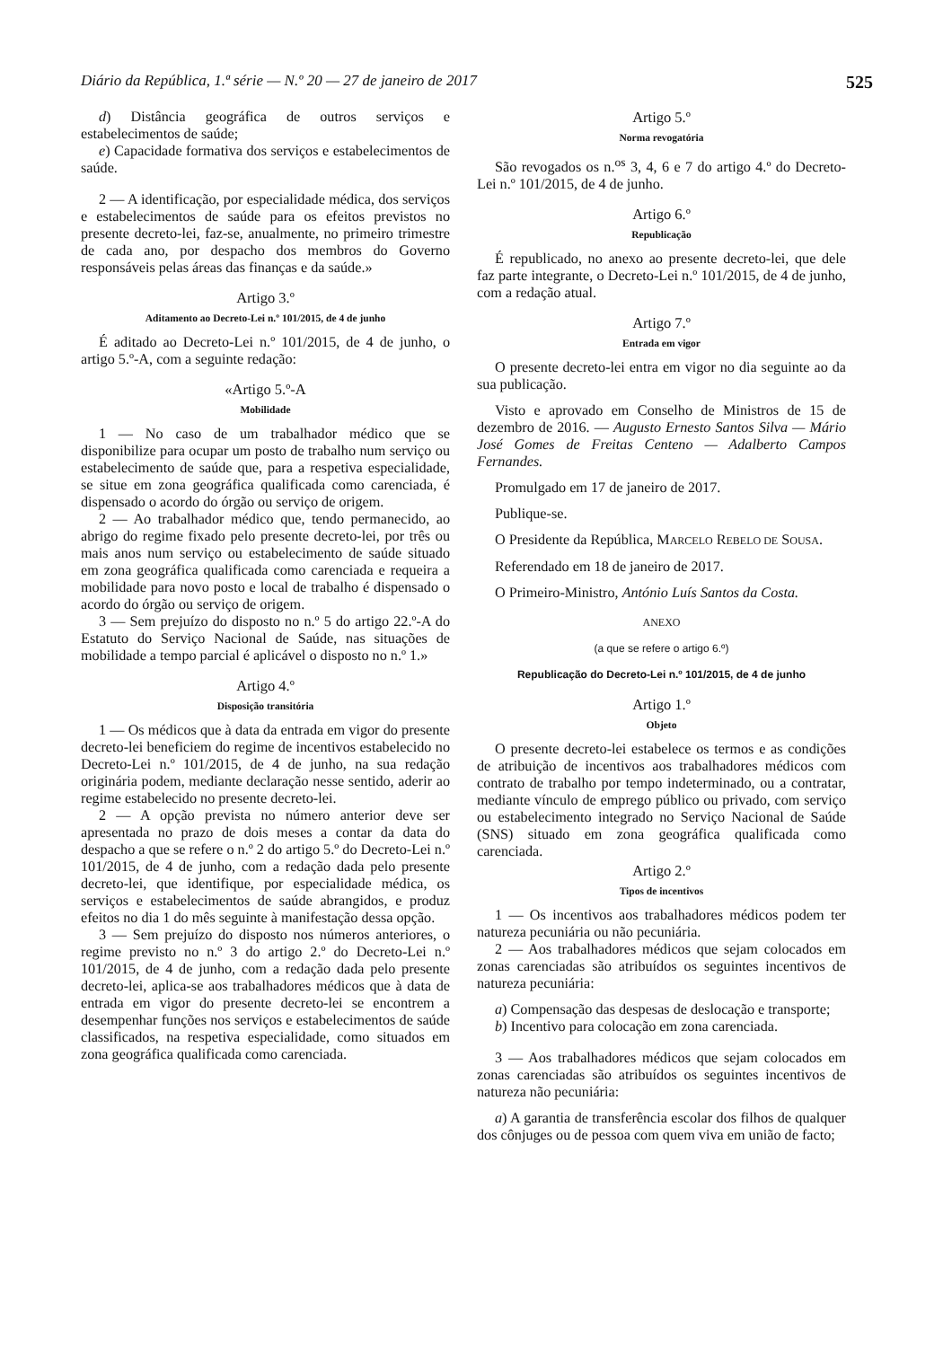Diário da República, 1.ª série — N.º 20 — 27 de janeiro de 2017 525
d) Distância geográfica de outros serviços e estabelecimentos de saúde;
e) Capacidade formativa dos serviços e estabelecimentos de saúde.
2 — A identificação, por especialidade médica, dos serviços e estabelecimentos de saúde para os efeitos previstos no presente decreto-lei, faz-se, anualmente, no primeiro trimestre de cada ano, por despacho dos membros do Governo responsáveis pelas áreas das finanças e da saúde.»
Artigo 3.º
Aditamento ao Decreto-Lei n.º 101/2015, de 4 de junho
É aditado ao Decreto-Lei n.º 101/2015, de 4 de junho, o artigo 5.º-A, com a seguinte redação:
«Artigo 5.º-A
Mobilidade
1 — No caso de um trabalhador médico que se disponibilize para ocupar um posto de trabalho num serviço ou estabelecimento de saúde que, para a respetiva especialidade, se situe em zona geográfica qualificada como carenciada, é dispensado o acordo do órgão ou serviço de origem.
2 — Ao trabalhador médico que, tendo permanecido, ao abrigo do regime fixado pelo presente decreto-lei, por três ou mais anos num serviço ou estabelecimento de saúde situado em zona geográfica qualificada como carenciada e requeira a mobilidade para novo posto e local de trabalho é dispensado o acordo do órgão ou serviço de origem.
3 — Sem prejuízo do disposto no n.º 5 do artigo 22.º-A do Estatuto do Serviço Nacional de Saúde, nas situações de mobilidade a tempo parcial é aplicável o disposto no n.º 1.»
Artigo 4.º
Disposição transitória
1 — Os médicos que à data da entrada em vigor do presente decreto-lei beneficiem do regime de incentivos estabelecido no Decreto-Lei n.º 101/2015, de 4 de junho, na sua redação originária podem, mediante declaração nesse sentido, aderir ao regime estabelecido no presente decreto-lei.
2 — A opção prevista no número anterior deve ser apresentada no prazo de dois meses a contar da data do despacho a que se refere o n.º 2 do artigo 5.º do Decreto-Lei n.º 101/2015, de 4 de junho, com a redação dada pelo presente decreto-lei, que identifique, por especialidade médica, os serviços e estabelecimentos de saúde abrangidos, e produz efeitos no dia 1 do mês seguinte à manifestação dessa opção.
3 — Sem prejuízo do disposto nos números anteriores, o regime previsto no n.º 3 do artigo 2.º do Decreto-Lei n.º 101/2015, de 4 de junho, com a redação dada pelo presente decreto-lei, aplica-se aos trabalhadores médicos que à data de entrada em vigor do presente decreto-lei se encontrem a desempenhar funções nos serviços e estabelecimentos de saúde classificados, na respetiva especialidade, como situados em zona geográfica qualificada como carenciada.
Artigo 5.º
Norma revogatória
São revogados os n.<sup>os</sup> 3, 4, 6 e 7 do artigo 4.º do Decreto-Lei n.º 101/2015, de 4 de junho.
Artigo 6.º
Republicação
É republicado, no anexo ao presente decreto-lei, que dele faz parte integrante, o Decreto-Lei n.º 101/2015, de 4 de junho, com a redação atual.
Artigo 7.º
Entrada em vigor
O presente decreto-lei entra em vigor no dia seguinte ao da sua publicação.
Visto e aprovado em Conselho de Ministros de 15 de dezembro de 2016. — Augusto Ernesto Santos Silva — Mário José Gomes de Freitas Centeno — Adalberto Campos Fernandes.
Promulgado em 17 de janeiro de 2017.
Publique-se.
O Presidente da República, MARCELO REBELO DE SOUSA.
Referendado em 18 de janeiro de 2017.
O Primeiro-Ministro, António Luís Santos da Costa.
ANEXO
(a que se refere o artigo 6.º)
Republicação do Decreto-Lei n.º 101/2015, de 4 de junho
Artigo 1.º
Objeto
O presente decreto-lei estabelece os termos e as condições de atribuição de incentivos aos trabalhadores médicos com contrato de trabalho por tempo indeterminado, ou a contratar, mediante vínculo de emprego público ou privado, com serviço ou estabelecimento integrado no Serviço Nacional de Saúde (SNS) situado em zona geográfica qualificada como carenciada.
Artigo 2.º
Tipos de incentivos
1 — Os incentivos aos trabalhadores médicos podem ter natureza pecuniária ou não pecuniária.
2 — Aos trabalhadores médicos que sejam colocados em zonas carenciadas são atribuídos os seguintes incentivos de natureza pecuniária:
a) Compensação das despesas de deslocação e transporte;
b) Incentivo para colocação em zona carenciada.
3 — Aos trabalhadores médicos que sejam colocados em zonas carenciadas são atribuídos os seguintes incentivos de natureza não pecuniária:
a) A garantia de transferência escolar dos filhos de qualquer dos cônjuges ou de pessoa com quem viva em união de facto;